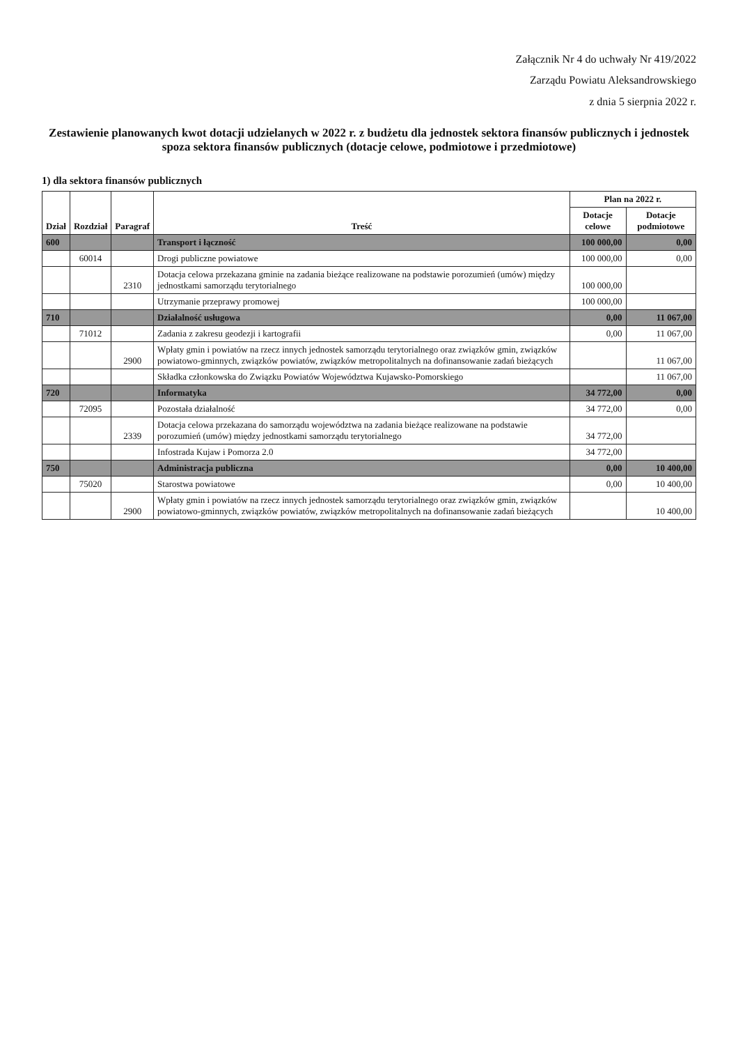Załącznik Nr 4 do uchwały Nr 419/2022
Zarządu Powiatu Aleksandrowskiego
z dnia 5 sierpnia 2022 r.
Zestawienie planowanych kwot dotacji udzielanych w 2022 r. z budżetu dla jednostek sektora finansów publicznych i jednostek spoza sektora finansów publicznych (dotacje celowe, podmiotowe i przedmiotowe)
1) dla sektora finansów publicznych
| Dział | Rozdział | Paragraf | Treść | Plan na 2022 r. | |
| --- | --- | --- | --- | --- | --- |
| | | | | Dotacje celowe | Dotacje podmiotowe |
| 600 | | | Transport i łączność | 100 000,00 | 0,00 |
| | 60014 | | Drogi publiczne powiatowe | 100 000,00 | 0,00 |
| | | 2310 | Dotacja celowa przekazana gminie na zadania bieżące realizowane na podstawie porozumień (umów) między jednostkami samorządu terytorialnego | 100 000,00 | |
| | | | Utrzymanie przeprawy promowej | 100 000,00 | |
| 710 | | | Działalność usługowa | 0,00 | 11 067,00 |
| | 71012 | | Zadania z zakresu geodezji i kartografii | 0,00 | 11 067,00 |
| | | 2900 | Wpłaty gmin i powiatów na rzecz innych jednostek samorządu terytorialnego oraz związków gmin, związków powiatowo-gminnych, związków powiatów, związków metropolitalnych na dofinansowanie zadań bieżących | | 11 067,00 |
| | | | Składka członkowska do Związku Powiatów Województwa Kujawsko-Pomorskiego | | 11 067,00 |
| 720 | | | Informatyka | 34 772,00 | 0,00 |
| | 72095 | | Pozostała działalność | 34 772,00 | 0,00 |
| | | 2339 | Dotacja celowa przekazana do samorządu województwa na zadania bieżące realizowane na podstawie porozumień (umów) między jednostkami samorządu terytorialnego | 34 772,00 | |
| | | | Infostrada Kujaw i Pomorza 2.0 | 34 772,00 | |
| 750 | | | Administracja publiczna | 0,00 | 10 400,00 |
| | 75020 | | Starostwa powiatowe | 0,00 | 10 400,00 |
| | | 2900 | Wpłaty gmin i powiatów na rzecz innych jednostek samorządu terytorialnego oraz związków gmin, związków powiatowo-gminnych, związków powiatów, związków metropolitalnych na dofinansowanie zadań bieżących | | 10 400,00 |